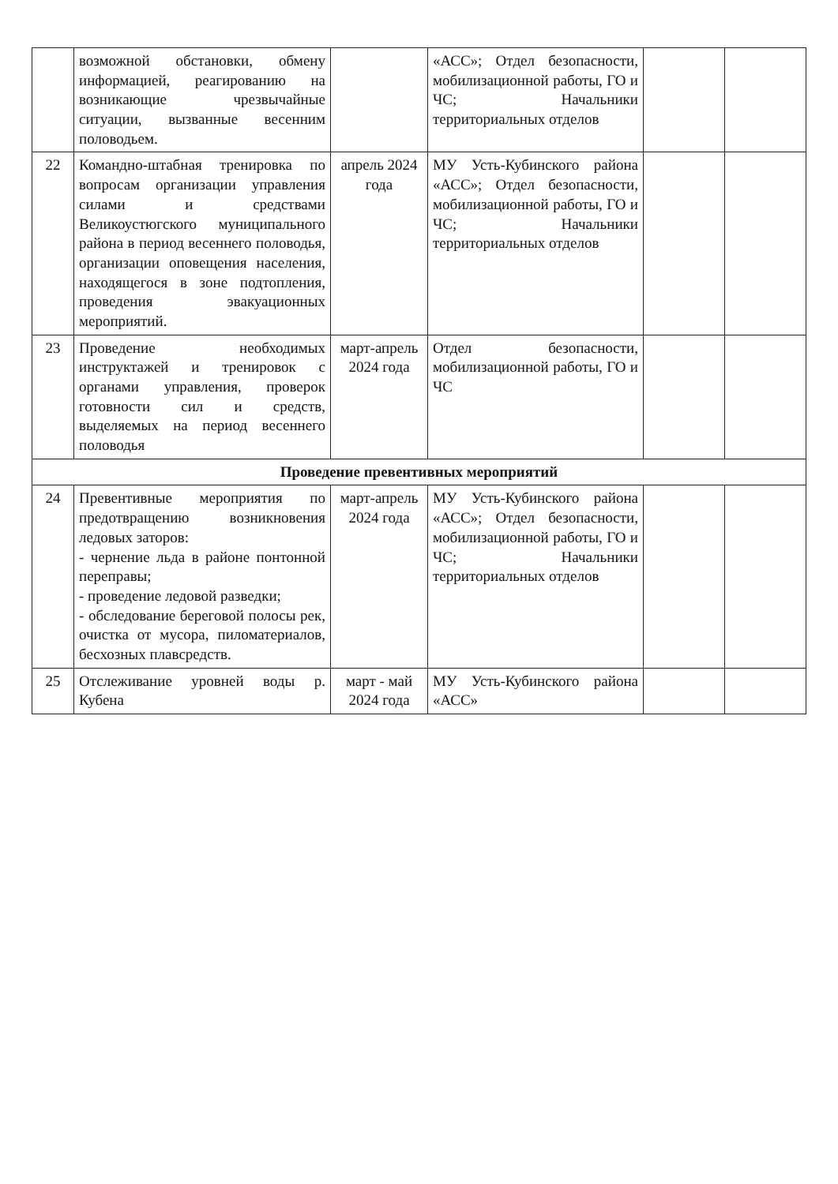| | возможной обстановки, обмену информацией, реагированию на возникающие чрезвычайные ситуации, вызванные весенним половодьем. | | «АСС»; Отдел безопасности, мобилизационной работы, ГО и ЧС; Начальники территориальных отделов | | |
| 22 | Командно-штабная тренировка по вопросам организации управления силами и средствами Великоустюгского муниципального района в период весеннего половодья, организации оповещения населения, находящегося в зоне подтопления, проведения эвакуационных мероприятий. | апрель 2024 года | МУ Усть-Кубинского района «АСС»; Отдел безопасности, мобилизационной работы, ГО и ЧС; Начальники территориальных отделов | | |
| 23 | Проведение необходимых инструктажей и тренировок с органами управления, проверок готовности сил и средств, выделяемых на период весеннего половодья | март-апрель 2024 года | Отдел безопасности, мобилизационной работы, ГО и ЧС | | |
| Проведение превентивных мероприятий | | | | | |
| 24 | Превентивные мероприятия по предотвращению возникновения ледовых заторов: - чернение льда в районе понтонной переправы; - проведение ледовой разведки; - обследование береговой полосы рек, очистка от мусора, пиломатериалов, бесхозных плавсредств. | март-апрель 2024 года | МУ Усть-Кубинского района «АСС»; Отдел безопасности, мобилизационной работы, ГО и ЧС; Начальники территориальных отделов | | |
| 25 | Отслеживание уровней воды р. Кубена | март - май 2024 года | МУ Усть-Кубинского района «АСС» | | |